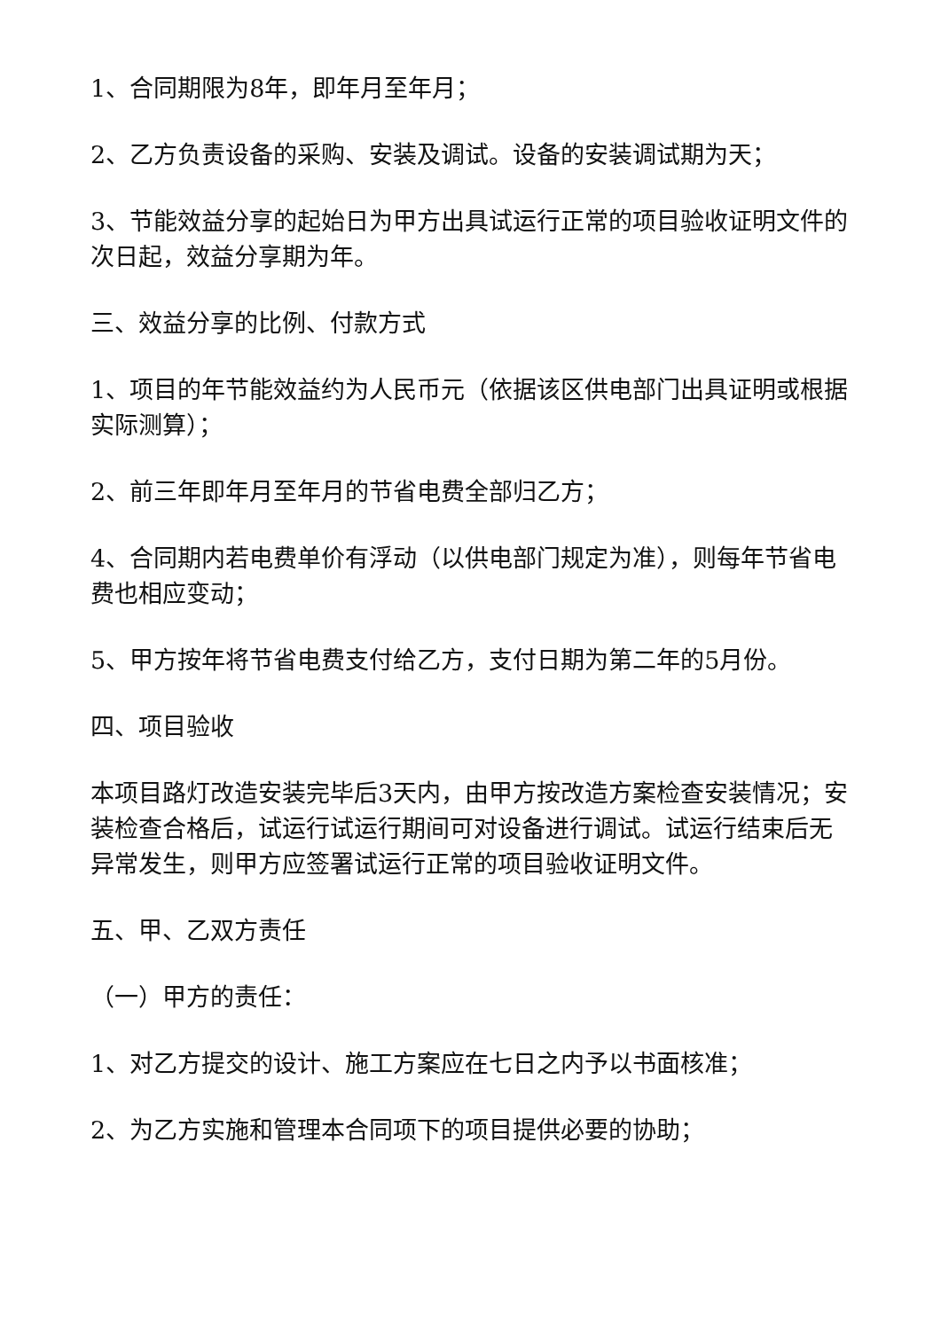1、合同期限为8年，即年月至年月；
2、乙方负责设备的采购、安装及调试。设备的安装调试期为天；
3、节能效益分享的起始日为甲方出具试运行正常的项目验收证明文件的次日起，效益分享期为年。
三、效益分享的比例、付款方式
1、项目的年节能效益约为人民币元（依据该区供电部门出具证明或根据实际测算）；
2、前三年即年月至年月的节省电费全部归乙方；
4、合同期内若电费单价有浮动（以供电部门规定为准），则每年节省电费也相应变动；
5、甲方按年将节省电费支付给乙方，支付日期为第二年的5月份。
四、项目验收
本项目路灯改造安装完毕后3天内，由甲方按改造方案检查安装情况；安装检查合格后，试运行试运行期间可对设备进行调试。试运行结束后无异常发生，则甲方应签署试运行正常的项目验收证明文件。
五、甲、乙双方责任
（一）甲方的责任：
1、对乙方提交的设计、施工方案应在七日之内予以书面核准；
2、为乙方实施和管理本合同项下的项目提供必要的协助；